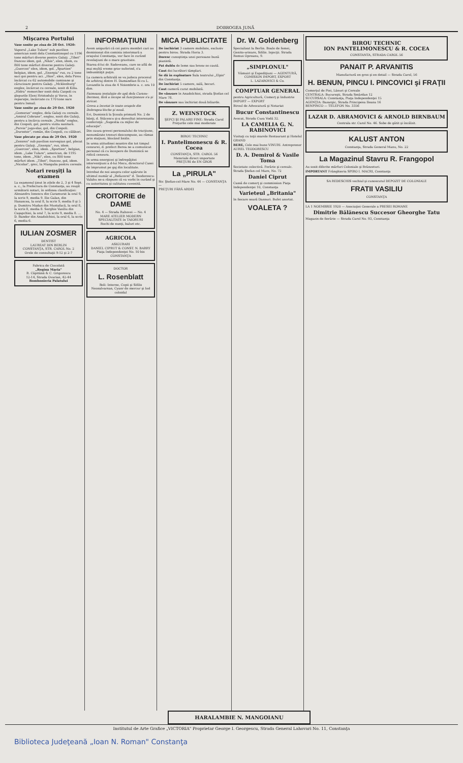2 DOBROGEA JUNĂ
Mişcarea Portului
Vase sosite pe ziua de 28 Oct. 1920:
Vaporul „Lake Tulare" sub pavilion american sosit dela Constantinopol cu 1196 tone mărfuri diverse pentru Galaţi. „Tibet" francez idem, gol. „Nikis", elen, idem, cu 800 tone mărfuri diverse pentru Galaţi. „Guercos" elen, idem, gol. „Spartien" belgian, idem, gol. „Energia" rus, cu 2 tone saci goi pentru aci. „Hios", elen, dela Pireu încărcat cu 62 automobile camioane şi cărucioare pentru Galaţi. „Mcklenburg" englez, încărcat cu cereale, sosit di Kilia. „Hidra" remorcher sosit dela Caspoli cu şlepurile Eleni Hristodulo şi Vorce, în reparaţie, încărcate cu 170 tone sare pentru Ismail.
Vase sosite pe ziua de 29 Oct. 1920
„Gomoran" englez, dela Galaţi cu cereale. „Amiral Cobrane", englez, sosit din Galaţi, pentru a încărca cereale. „Neida" englez, din Cospoli, gol, pentru vizita sanitară. „Pervie" jugo-slav, gol, din Cospoli. „Durostor", român, din Cospoli, cu călători.
Vase plecate pe ziua de 29 Oct. 1920
„Zessres" sub pavilion norvegian gol, plecat pentru Galaţi. „Energia", rus, idem. „Guercos", elen, idem. „Sportien", belgian, idem. „Lake Tulare", american, de 1195 tone, idem. „Niki", elen, cu 800 tone mărfuri idem. „Tibet", francez, gol, idem. „Nicolas", grec, la Mangalia pentru cereale.
Notari reuşiţi la examen
La examenul ţinut în zilele de 2, 3 şi 4 Sept. a. c., la Prefectura de Constanţa, au reuşit următorii notari, în ordinea clasificaţiei: Alexandru Ionescu din Caramurat la oral 9, la scris 9, media 9. Ilie Galan, din Hasancea, la oral 8, la scris 9, media 8 şi 5 p. Dumitru Madan din Mustafacă, la oral 8, la scris 8, media 8. Serghie Vasiliu din Caşapchioi, la oral 7, la scris 9, media 8. ... D. Bandor din Anadolchioi, la oral 6, la scris 6, media 6.
IULIAN ZOSMER
DENTIST
LAUREAT DIN BERLIN
CONSTANŢA, STR. CAROL No. 2
Orele de consultaţii 9-12 şi 2-7
Fabrica de Ciocolată
„Regina Maria"
R. Căpitănă & C. Grigorescu
12-14, Strada Ovarian, 42-44
Bombonieria Palatului
INFORMAŢIUNI
Avem asigurări că cei patru membri cari au demisionat din comisia interimară a oraşului Constanţa, vor face în curând revelaţiuni de o mare gravitate.
Starea d-lui dr. Sadoveanu, care se află de mai multă vreme grav suferind, s'a îmbunătăţit puţin.
La camera arbitrală se va judeca procesul de arbitraj dintre H. Damandian fii cu L. Levandis la ziua de 4 Noiembrie a. c. ora 10 dim.
Faimoasa instalaţie de apă dela Carasu-Dermen, fără a începe să funcţioneze s'a şi stricat.
Greva a încetat în toate oraşele din Dobrogea-Veche şi nouă.
Eri, Duminică la Şcoala primară No. 2 de băeţi, d. Stăcescu şi-a desvoltat interesanta conferinţă: „Sugestia ca mijloc de educaţie".
Din cauza grevei personalului de tracţiune, nenumărate trenuri descompuse, au rămas prin staţiuni, blocând liniile.
In urma atitudinei noastre din tot timpul cenzurei, d. prefect Berea ne a comunicat personal că cu începere de Duminică se ridică cenzura.
In urma energicei şi îndrepăţitei intervenţiuni a d-lui Mecu, directorul Casei de împrumut pe gaj din localitate.
Intrebat de noi asupra celor apărute în ultimul număr al „Refacerei" d. Teodorescu-Valahu ne-a răspuns că va vorbi în curând şi cu autoritatea şi calitatea cuvenită.
CROITORIE de DAME
No. 4 — Strada Rahovei — No. 4
MARE ATELIER MODERN
SPECIALITATE în TAIORURI
Rochi de nunţi, baluri etc.
AGRICOLA
ASIGURARI
DANIEL CIPRUT & CONST. N. BARRY
Piaţa Independenţei No. 10 bis CONSTANŢA
DOCTOR
L. Rosenblatt
Boli: Interne, Copii şi Sifilis
Neosalvarsan, Cyanr de mercur şi Iod coloidal
MICA PUBLICITATE
De închiriat 3 camere mobilate, exclusiv pentru birou. Strada Horia 3.
Doresc cunoştinţa unei persoane bună pianistă.
Pat dublu de lemn sau bronz se caută.
Caut doi lucrători tâmplari.
Se dă în exploatare Sala teatrului „Elpis" din Constanţa.
De închiriat 5 camere, sală, becuri.
Caut cameră curat mobilată.
De vânzare în Anadolchioi, strada Ştefan cel Mare 78.
De vânzare sau închiriat două biliarde.
Z. WEINSTOCK
ŞEPCI ŞI PALARII FINE: Strada Carol
Preţurile cele mai moderate
BIROU TECHNIC
I. Pantelimonescu & R. Cocea
CONSTANŢA, STR. CAROL 56
Materiale direct importate
PREŢURI de EN GROS
La „PIRULA"
Str. Ştefan-cel-Mare No. 44 — CONSTANŢA —
PREŢURI FĂRĂ ARDEI
Dr. W. Goldenberg
Specializat la Berlin. Boale de femei, Genito-urinare, Sifilis. Injecţii. Strada Remus Opreanu, 9.
„SIMPLONUL"
Vămuiri şi Expediţiuni — AGENTURĂ, COMISION IMPORT, EXPORT
L. LAZAROVICI & Co.
COMPTUAR GENERAL
pentru Agricultură, Comerţ şi Industrie IMPORT — EXPORT
Biroul de Advocatură şi Notariat
Bucur Constantinescu
Avocat, Strada Cuza Vodă 32.
LA CAMELIA G. N. RABINOVICI
Vizitaţi cu toţii marele Restaurant şi Hotelul GRAND
BERE, Cele mai bune VINURI. Antreprenor AUREL TEODORESCU
D. A. Demirol & Vasile Toma
Societate colectivă. Ferărie şi cerealc. Strada Ştefan cel Mare, No. 72
Daniel Ciprut
Cassă de comerţ şi commission Piaţa Independenţei 10, Constanţa
Varieteul „Britania"
In fiecare seară Dansuri. Bufet asortat.
VOALETA ?
BIROU TECHNIC
ION PANTELIMONESCU & R. COCEA
CONSTANTA, STRADA CAROL 56
PANAIT P. ARVANITIS
Manufactură en gros şi en detail — Strada Carol, 56
H. BENUN, PINCU I. PINCOVICI şi FRAŢII
Comerţul de Piei, Lânuri şi Cereale
CENTRALA: Bucureşti, Strada Smârdan 12
SUCURSALA: Constanţa, Piaţa Independenţei 15
AGENŢIA: Bazargic, Strada Principesa Ileana 16
BENPINCO — TELEFON No. 3356
LAZAR D. ABRAMOVICI & ARNOLD BIRNBAUM
Centrala str. Carol No. 46. Sobe de gătit şi încălzit.
KALUST ANTON
Constanţa, Strada General Manu, No. 22
La Magazinul Stavru R. Frangopol
Au sosit diferite mărfuri Coloniale şi Brânzeturi.
IMPORTANT Frânghieria SPIRO I. MACRI, Constanţa
SA REDESCHIS vechiul şi cunoscutul DEPOZIT DE COLONIALE
FRATII VASILIU
CONSTANŢA
LA 1 NOEMBRIE 1920 — Asociaţiei Generale a PRESEI ROMANE
Dimitrie Bălănescu Succesor Gheorghe Tatu
Magazin de fierărie — Strada Carol No. 93, Constanţa
HARALAMBIE N. MANGOIANU
Institutul de Arte Grafice „VICTORIA" Proprietar George I. Georgescu, Strada General Lahovari No. 11, Constanţa
Biblioteca Judeţeană „Ioan N. Roman" Constanţa